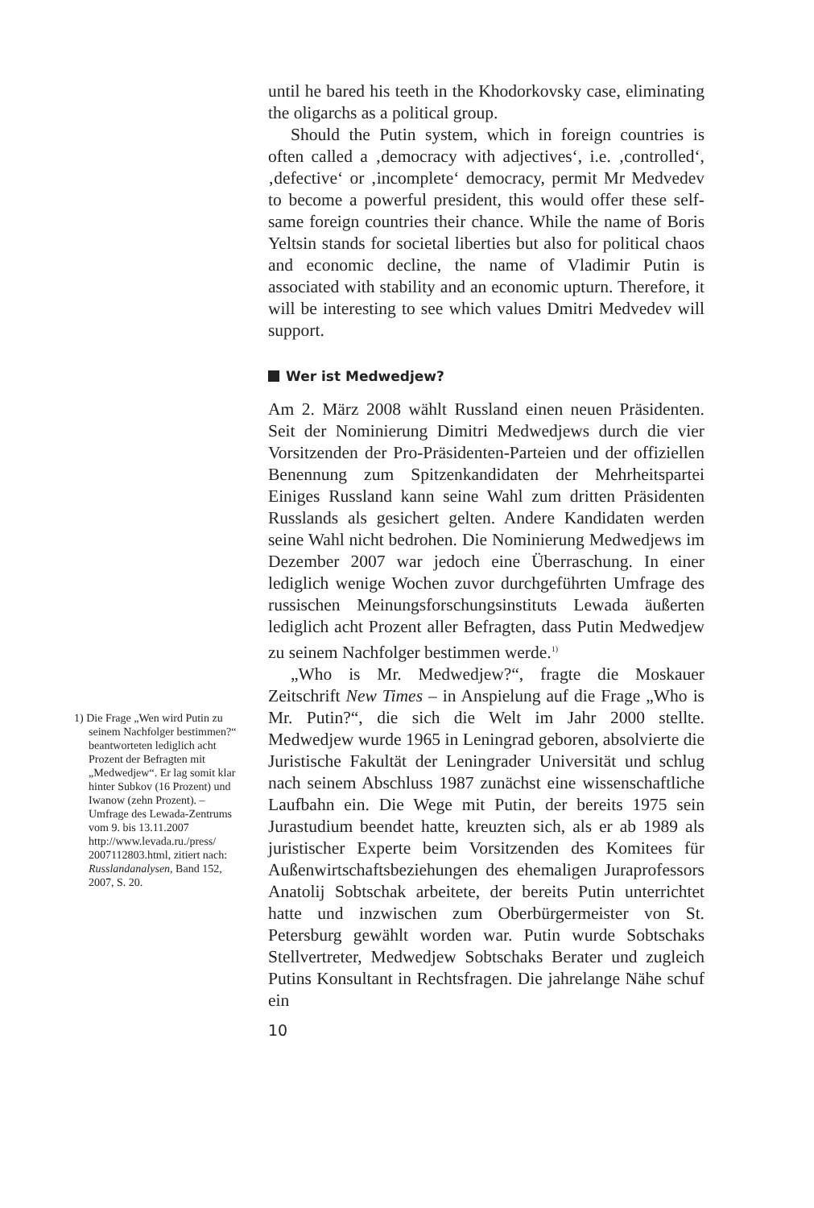until he bared his teeth in the Khodorkovsky case, eliminating the oligarchs as a political group.
Should the Putin system, which in foreign countries is often called a ‚democracy with adjectives‘, i.e. ‚controlled‘, ‚defective‘ or ‚incomplete‘ democracy, permit Mr Medvedev to become a powerful president, this would offer these self-same foreign countries their chance. While the name of Boris Yeltsin stands for societal liberties but also for political chaos and economic decline, the name of Vladimir Putin is associated with stability and an economic upturn. Therefore, it will be interesting to see which values Dmitri Medvedev will support.
Wer ist Medwedjew?
Am 2. März 2008 wählt Russland einen neuen Präsidenten. Seit der Nominierung Dimitri Medwedjews durch die vier Vorsitzenden der Pro-Präsidenten-Parteien und der offiziellen Benennung zum Spitzenkandidaten der Mehrheitspartei Einiges Russland kann seine Wahl zum dritten Präsidenten Russlands als gesichert gelten. Andere Kandidaten werden seine Wahl nicht bedrohen. Die Nominierung Medwedjews im Dezember 2007 war jedoch eine Überraschung. In einer lediglich wenige Wochen zuvor durchgeführten Umfrage des russischen Meinungsforschungsinstituts Lewada äußerten lediglich acht Prozent aller Befragten, dass Putin Medwedjew zu seinem Nachfolger bestimmen werde.<sup>1)</sup>
„Who is Mr. Medwedjew?“, fragte die Moskauer Zeitschrift New Times – in Anspielung auf die Frage „Who is Mr. Putin?“, die sich die Welt im Jahr 2000 stellte. Medwedjew wurde 1965 in Leningrad geboren, absolvierte die Juristische Fakultät der Leningrader Universität und schlug nach seinem Abschluss 1987 zunächst eine wissenschaftliche Laufbahn ein. Die Wege mit Putin, der bereits 1975 sein Jurastudium beendet hatte, kreuzten sich, als er ab 1989 als juristischer Experte beim Vorsitzenden des Komitees für Außenwirtschaftsbeziehungen des ehemaligen Juraprofessors Anatolij Sobtschak arbeitete, der bereits Putin unterrichtet hatte und inzwischen zum Oberbürgermeister von St. Petersburg gewählt worden war. Putin wurde Sobtschaks Stellvertreter, Medwedjew Sobtschaks Berater und zugleich Putins Konsultant in Rechtsfragen. Die jahrelange Nähe schuf ein
10
1) Die Frage „Wen wird Putin zu seinem Nachfolger bestimmen?“ beantworteten lediglich acht Prozent der Befragten mit „Medwedjew“. Er lag somit klar hinter Subkov (16 Prozent) und Iwanow (zehn Prozent). – Umfrage des Lewada-Zentrums vom 9. bis 13.11.2007 http://www.levada.ru./press/ 2007112803.html, zitiert nach: Russlandanalysen, Band 152, 2007, S. 20.